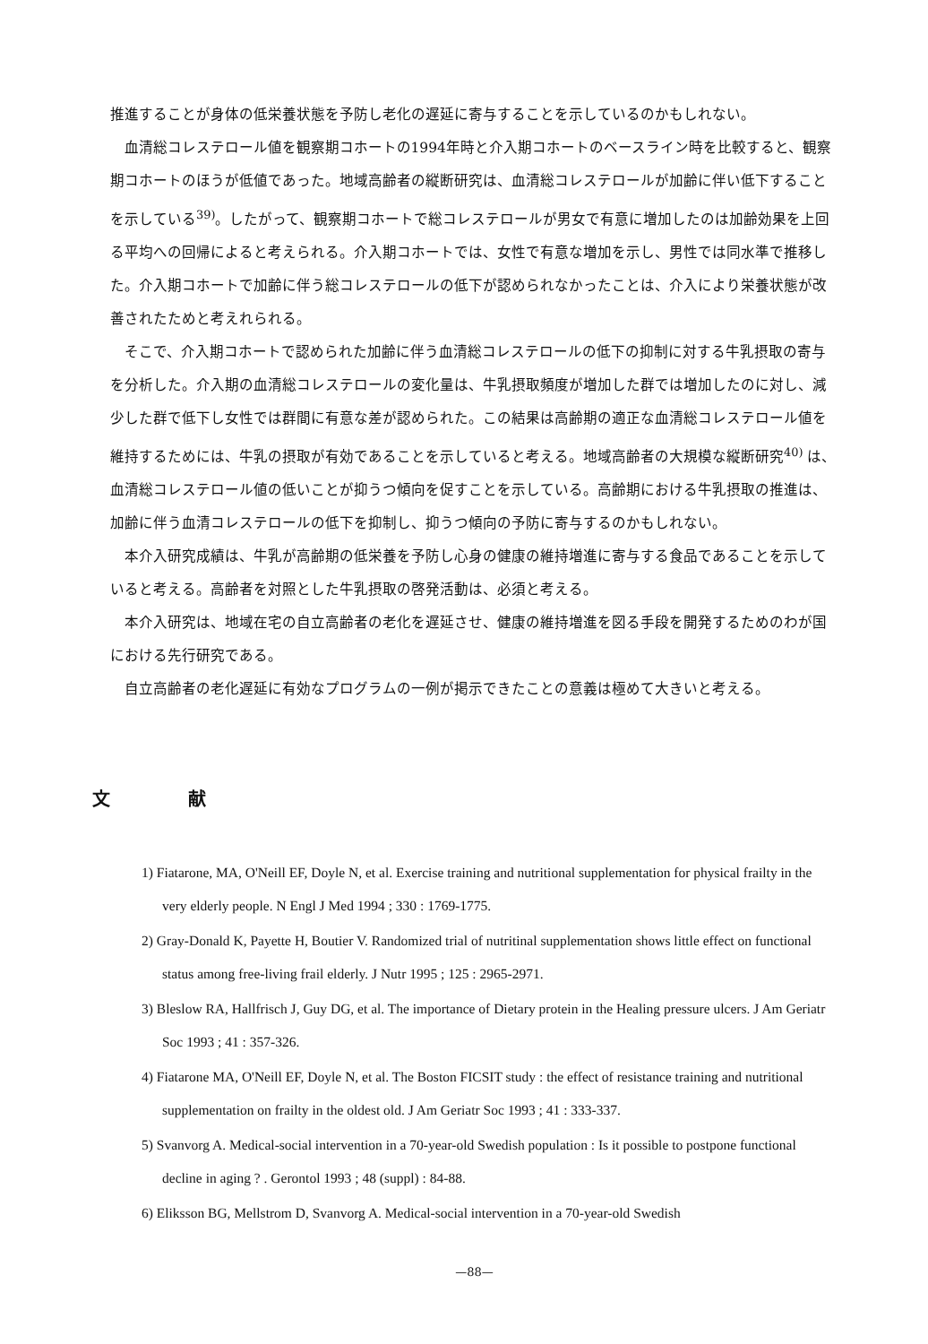推進することが身体の低栄養状態を予防し老化の遅延に寄与することを示しているのかもしれない。
血清総コレステロール値を観察期コホートの1994年時と介入期コホートのベースライン時を比較すると、観察期コホートのほうが低値であった。地域高齢者の縦断研究は、血清総コレステロールが加齢に伴い低下することを示している<sup>39)</sup>。したがって、観察期コホートで総コレステロールが男女で有意に増加したのは加齢効果を上回る平均への回帰によると考えられる。介入期コホートでは、女性で有意な増加を示し、男性では同水準で推移した。介入期コホートで加齢に伴う総コレステロールの低下が認められなかったことは、介入により栄養状態が改善されたためと考えれられる。
そこで、介入期コホートで認められた加齢に伴う血清総コレステロールの低下の抑制に対する牛乳摂取の寄与を分析した。介入期の血清総コレステロールの変化量は、牛乳摂取頻度が増加した群では増加したのに対し、減少した群で低下し女性では群間に有意な差が認められた。この結果は高齢期の適正な血清総コレステロール値を維持するためには、牛乳の摂取が有効であることを示していると考える。地域高齢者の大規模な縦断研究<sup>40)</sup> は、血清総コレステロール値の低いことが抑うつ傾向を促すことを示している。高齢期における牛乳摂取の推進は、加齢に伴う血清コレステロールの低下を抑制し、抑うつ傾向の予防に寄与するのかもしれない。
本介入研究成績は、牛乳が高齢期の低栄養を予防し心身の健康の維持増進に寄与する食品であることを示していると考える。高齢者を対照とした牛乳摂取の啓発活動は、必須と考える。
本介入研究は、地域在宅の自立高齢者の老化を遅延させ、健康の維持増進を図る手段を開発するためのわが国における先行研究である。
自立高齢者の老化遅延に有効なプログラムの一例が掲示できたことの意義は極めて大きいと考える。
文 献
1) Fiatarone, MA, O'Neill EF, Doyle N, et al. Exercise training and nutritional supplementation for physical frailty in the very elderly people. N Engl J Med 1994 ; 330 : 1769-1775.
2) Gray-Donald K, Payette H, Boutier V. Randomized trial of nutritinal supplementation shows little effect on functional status among free-living frail elderly. J Nutr 1995 ; 125 : 2965-2971.
3) Bleslow RA, Hallfrisch J, Guy DG, et al. The importance of Dietary protein in the Healing pressure ulcers. J Am Geriatr Soc 1993 ; 41 : 357-326.
4) Fiatarone MA, O'Neill EF, Doyle N, et al. The Boston FICSIT study : the effect of resistance training and nutritional supplementation on frailty in the oldest old. J Am Geriatr Soc 1993 ; 41 : 333-337.
5) Svanvorg A. Medical-social intervention in a 70-year-old Swedish population : Is it possible to postpone functional decline in aging ? . Gerontol 1993 ; 48 (suppl) : 84-88.
6) Eliksson BG, Mellstrom D, Svanvorg A. Medical-social intervention in a 70-year-old Swedish
—88—